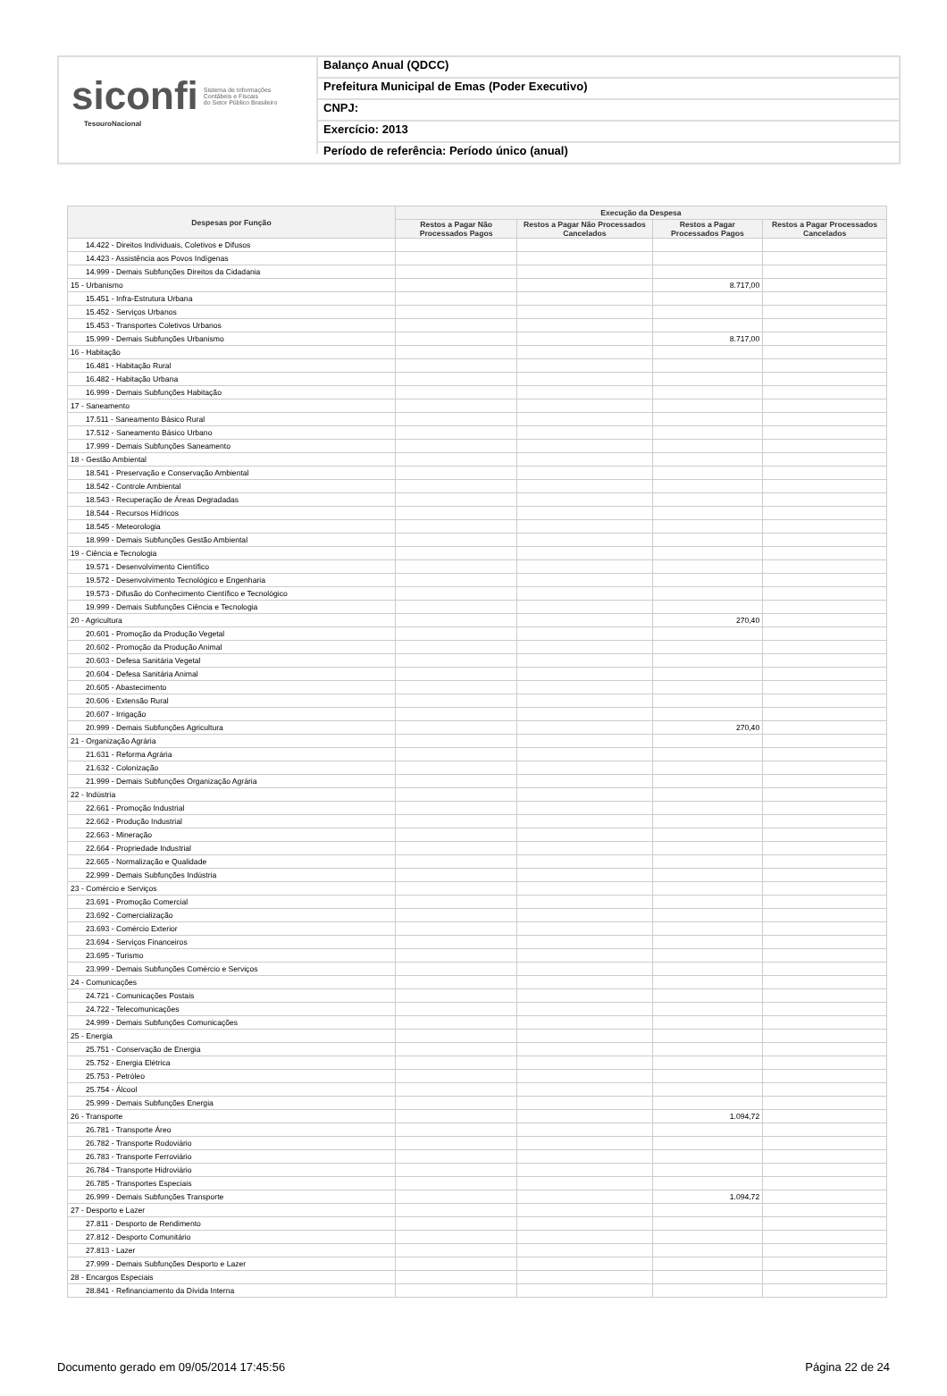siconfi Sistema de Informações
Contábeis e Fiscais
do Setor Público Brasileiro
TesouroNacional
Balanço Anual (QDCC)
Prefeitura Municipal de Emas (Poder Executivo)
CNPJ:
Exercício: 2013
Período de referência: Período único (anual)
| Despesas por Função | Execução da Despesa | | | |
| --- | --- | --- | --- | --- |
| | Restos a Pagar Não Processados Pagos | Restos a Pagar Não Processados Cancelados | Restos a Pagar Processados Pagos | Restos a Pagar Processados Cancelados |
| 14.422 - Direitos Individuais, Coletivos e Difusos | | | | |
| 14.423 - Assistência aos Povos Indígenas | | | | |
| 14.999 - Demais Subfunções Direitos da Cidadania | | | | |
| 15 - Urbanismo | | | 8.717,00 | |
| 15.451 - Infra-Estrutura Urbana | | | | |
| 15.452 - Serviços Urbanos | | | | |
| 15.453 - Transportes Coletivos Urbanos | | | | |
| 15.999 - Demais Subfunções Urbanismo | | | 8.717,00 | |
| 16 - Habitação | | | | |
| 16.481 - Habitação Rural | | | | |
| 16.482 - Habitação Urbana | | | | |
| 16.999 - Demais Subfunções Habitação | | | | |
| 17 - Saneamento | | | | |
| 17.511 - Saneamento Básico Rural | | | | |
| 17.512 - Saneamento Básico Urbano | | | | |
| 17.999 - Demais Subfunções Saneamento | | | | |
| 18 - Gestão Ambiental | | | | |
| 18.541 - Preservação e Conservação Ambiental | | | | |
| 18.542 - Controle Ambiental | | | | |
| 18.543 - Recuperação de Áreas Degradadas | | | | |
| 18.544 - Recursos Hídricos | | | | |
| 18.545 - Meteorologia | | | | |
| 18.999 - Demais Subfunções Gestão Ambiental | | | | |
| 19 - Ciência e Tecnologia | | | | |
| 19.571 - Desenvolvimento Científico | | | | |
| 19.572 - Desenvolvimento Tecnológico e Engenharia | | | | |
| 19.573 - Difusão do Conhecimento Científico e Tecnológico | | | | |
| 19.999 - Demais Subfunções Ciência e Tecnologia | | | | |
| 20 - Agricultura | | | 270,40 | |
| 20.601 - Promoção da Produção Vegetal | | | | |
| 20.602 - Promoção da Produção Animal | | | | |
| 20.603 - Defesa Sanitária Vegetal | | | | |
| 20.604 - Defesa Sanitária Animal | | | | |
| 20.605 - Abastecimento | | | | |
| 20.606 - Extensão Rural | | | | |
| 20.607 - Irrigação | | | | |
| 20.999 - Demais Subfunções Agricultura | | | 270,40 | |
| 21 - Organização Agrária | | | | |
| 21.631 - Reforma Agrária | | | | |
| 21.632 - Colonização | | | | |
| 21.999 - Demais Subfunções Organização Agrária | | | | |
| 22 - Indústria | | | | |
| 22.661 - Promoção Industrial | | | | |
| 22.662 - Produção Industrial | | | | |
| 22.663 - Mineração | | | | |
| 22.664 - Propriedade Industrial | | | | |
| 22.665 - Normalização e Qualidade | | | | |
| 22.999 - Demais Subfunções Indústria | | | | |
| 23 - Comércio e Serviços | | | | |
| 23.691 - Promoção Comercial | | | | |
| 23.692 - Comercialização | | | | |
| 23.693 - Comércio Exterior | | | | |
| 23.694 - Serviços Financeiros | | | | |
| 23.695 - Turismo | | | | |
| 23.999 - Demais Subfunções Comércio e Serviços | | | | |
| 24 - Comunicações | | | | |
| 24.721 - Comunicações Postais | | | | |
| 24.722 - Telecomunicações | | | | |
| 24.999 - Demais Subfunções Comunicações | | | | |
| 25 - Energia | | | | |
| 25.751 - Conservação de Energia | | | | |
| 25.752 - Energia Elétrica | | | | |
| 25.753 - Petróleo | | | | |
| 25.754 - Álcool | | | | |
| 25.999 - Demais Subfunções Energia | | | | |
| 26 - Transporte | | | 1.094,72 | |
| 26.781 - Transporte Áreo | | | | |
| 26.782 - Transporte Rodoviário | | | | |
| 26.783 - Transporte Ferroviário | | | | |
| 26.784 - Transporte Hidroviário | | | | |
| 26.785 - Transportes Especiais | | | | |
| 26.999 - Demais Subfunções Transporte | | | 1.094,72 | |
| 27 - Desporto e Lazer | | | | |
| 27.811 - Desporto de Rendimento | | | | |
| 27.812 - Desporto Comunitário | | | | |
| 27.813 - Lazer | | | | |
| 27.999 - Demais Subfunções Desporto e Lazer | | | | |
| 28 - Encargos Especiais | | | | |
| 28.841 - Refinanciamento da Dívida Interna | | | | |
Documento gerado em 09/05/2014 17:45:56 Página 22 de 24